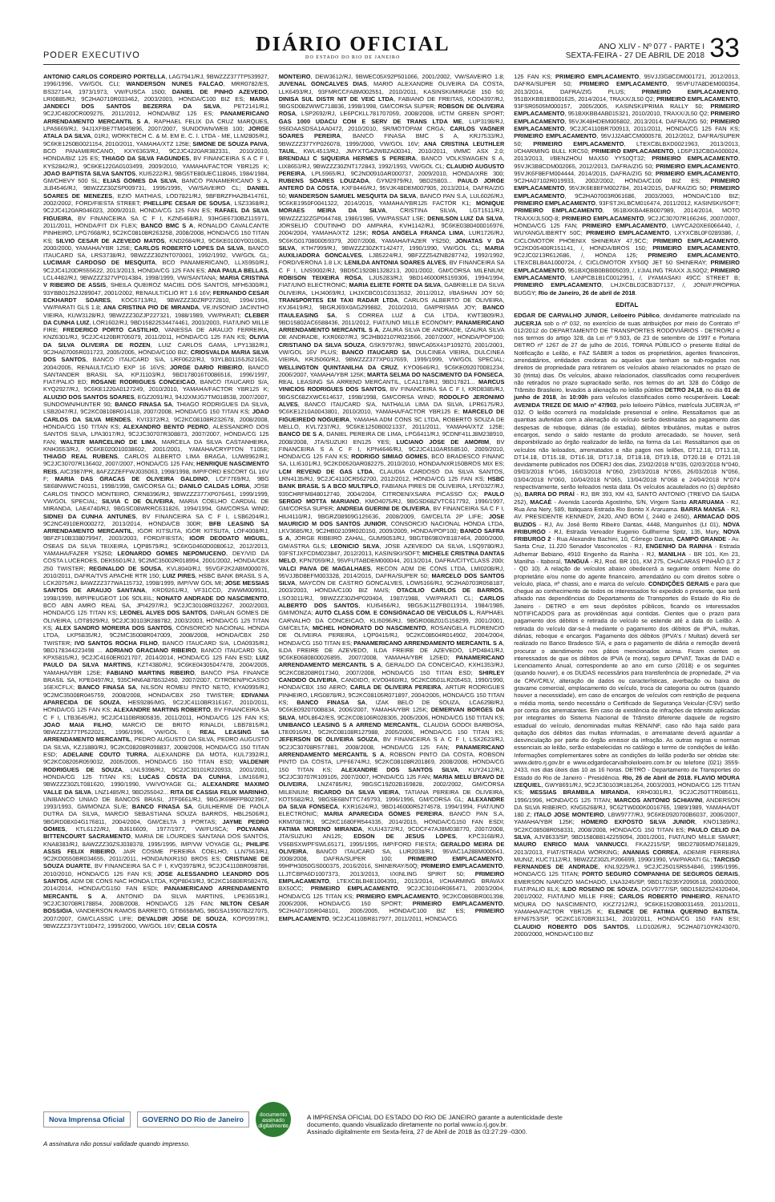PODER EXECUTIVO
DIÁRIO OFICIAL
DO ESTADO DO RIO DE JANEIRO
ANO XLIV - Nº 077 - PARTE I
SEXTA-FEIRA - 27 DE ABRIL DE 2018
33
ANTONIO CARLOS CORDEIRO PORTELLA, LAG7941/RJ, 9BWZZZ377TP539927, 1996/1996, VW/GOL CLI; WANDERSON NUNES FALCAO, MRR0782/ES, BS327144, 1973/1973, VW/FUSCA 1500; DANIEL DE PINHO AZEVEDO, LRI0885/RJ, 9C2HA0710R033462, 2003/2003, HONDA/C100 BIZ ES; MARIA JANDECI DOS SANTOS BEZERRA DA SILVA, PET2141/RJ, 9C2JC4820CR009275, 2011/2012, HONDA/BIZ 125 ES; PANAMERICANO ARRENDAMENTO MERCANTIL S A, RAPHAEL FELIX DA CRUZ MARQUES, LPA5669/RJ, 94J1XFBE7TM049896, 2007/2007, SUNDOWN/WEB 100; JORGE ATALA DA SILVA, 01RJ, WORKTECH C. & M. EM E. C. I. LTDA - ME, LLM2805/RJ, 9C6KE1250B0021154, 2010/2011, YAMAHA/XTZ 125E; SIMONE DE SOUZA PAIVA, BCO PANAMERICANO, KXY6363/RJ, 9C2JC4220AR382331, 2010/2010, HONDA/BIZ 125 ES; THIAGO DA SILVA FAGUNDES, BV FINANCEIRA S A C F I, KYS2842/RJ, 9C6KE1220A0103499, 2009/2010, YAMAHA/FACTOR YBR125 K; JOAO BAPTISTA SILVA SANTOS, KUI5222/RJ, 9BG5TE80UEC118045, 1984/1984, GM/CHEVY 500 SL; ELIAS GOMES DA SILVA, BANCO PANAMERICANO S A, JLB4546/RJ, 9BWZZZ30ZSP009731, 1995/1995, VW/SAVEIRO CL; DANIEL SOARES DE MENEZES, EZIO MATHIAS, LOD7821/RJ, 9BFBRZFHA2B414761, 2002/2002, FORD/FIESTA STREET; PHELLIPE CESAR DE SOUSA, LSZ3368/RJ, 9C2JC4120AR046023, 2009/2010, HONDA/CG 125 FAN ES; RAFAEL DA SILVA FIGUEIRA, BV FINANCEIRA SA C F I, KZN5468/RJ, 93HGE6730BZ115971, 2011/2011, HONDA/FIT DX FLEX; BANCO BMC S A, RONALDO CAVALCANTE PINHEIRO, LPG7668/RJ, 9C2KC08108R263258, 2008/2008, HONDA/CG 150 TITAN KS; SILVIO CESAR DE AZEVEDO MATOS, KND2684/RJ, 9C6KE0100Y0010625, 2000/2000, YAMAHA/YBR 125E; CARLOS ROBERTO LOPES DA SILVA, BANCO ITAUCARD SA, LRS3738/RJ, 9BWZZZ30ZNT070001, 1992/1992, VW/GOL GL; LUCIMAR CARDOSO DE MESQUITA, BCO PANAMERICANO, LLX5950/RJ, 9C2JC4120DR555622, 2013/2013, HONDA/CG 125 FAN ES; ANA PAULA BELLAS, LCL4482/RJ, 9BWZZZ327VP014384, 1998/1999, VW/SANTANA; MARIA CRISTINA V RIBEIRO DE ASSIS, SHEILA QUEIROZ MACIEL DOS SANTOS, MFH5300/RJ, 93YBB01252J289047, 2001/2002, RENAULT/CLIO RT 1.6 16V; FERNANDO CESAR ECKHARDT SOARES, KOC6713/RJ, 9BWZZZ30ZRP272810, 1994/1994, VW/PARATI GLS 1.8; ANA CRISTINA PIO DE MIRANDA, VE.INSONIO JACINTHO VIEIRA, KUW3128/RJ, 9BWZZZ30ZJP227321, 1988/1989, VW/PARATI; CLEBER DA CUNHA LUIZ, LOR1602/RJ, 9BD15822534474461, 2003/2003, FIAT/UNO MILLE FIRE; FREDERICO PORTO CASTILHO, VANESSA DE ARAUJO FERREIRA, KNZ6301/RJ, 9C2JC4120BR705079, 2011/2011, HONDA/CG 125 FAN KS; OLIVIA DA SILVA OLIVEIRA DE ROZEN, LUIZ CARLOS GAMA, LPY1382/RJ, 9C2HA07005R031723, 2005/2005, HONDA/C100 BIZ; CRIOSVALDA MARIA SILVA DOS SANTOS, BANCO ITAUCARD S/A, LRF0622/RJ, 93YLB01155J521626, 2004/2005, RENAULT/CLIO EXP 16 16VS; JORGE DARIO RIBEIRO, BANCO SANTANDER BRASIL SA, KPJ1103/RJ, 9BD178016T0086516, 1996/1997, FIAT/PALIO ED; ROSANE RODRIGUES CONCEICAO, BANCO ITAUCARD S/A, KYQ2927/RJ, 9C6KE1220A0127249, 2010/2010, YAMAHA/FACTOR YBR125 K; ALUIZIO DOS SANTOS SOARES, EGZ2091/RJ, 94J2XMJG7TM018538, 2007/2007, SUNDOWN/HUNTER 90; BANCO FINASA SA, THIAGO RODRIGUES DA SILVA, LSB2047/RJ, 9C2KC08108R014118, 2007/2008, HONDA/CG 150 TITAN KS; JOAO CARLOS DA SILVA MENDES, KVI3372/RJ, 9C2KC08108R232678, 2008/2008, HONDA/CG 150 TITAN KS; ALEXANDRO BENTO PEDRO, ALESSANDRO DOS SANTOS SILVA, LPA3017/RJ, 9C2JC30707R308873, 2007/2007, HONDA/CG 125 FAN; WALTER MARCELINO DE LIMA, MARCELA DA SILVA CASTANHEIRA, KNH3553/RJ, 9C6KE020010038602, 2001/2001, YAMAHA/CRYPTON T105E; THIAGO REAL RUBENS, CARLOS ALBERTO LIMA BRAGA, LUW8962/RJ, 9C2JC30707R136402, 2007/2007, HONDA/CG 125 FAN; HENRIQUE NASCIMENTO REIS, AIC3987/PR, 8AFZZZEFFWJ035063, 1998/1998, IMP/FORD ESCORT GL 16V F; MARIA DAS GRACAS DE OLIVEIRA GALDINO, LCF7769/RJ, 9BG SE68NWWC740151, 1998/1998, GM/CORSA GL; DANILO CALDAS LORIA, JOSE CARLOS TINOCO MONTEIRO, CRN8396/RJ, 9BWZZZ377XP076451, 1999/1999, VW/GOL SPECIAL; SILVIA C DE OLIVEIRA, MARIA COELHO CARDIAL DE MIRANDA, LAE4740/RJ, 9BGSC08WRRC631826, 1994/1994, GM/CORSA WIND; SIDNEI DA CUNHA ANTUNES, BV FINANCEIRA SA C F I, LSB6204/RJ, 9C2NC4910ER000272, 2013/2014, HONDA/CB 300R; BFB LEASING SA ARRENDAMENTO MERCANTIL, IGOR KITSUTA, IGOR KITSUTA, LOF4008/RJ, 9BFZF10B338079947, 2003/2003, FORD/FIESTA; IGOR DEODATO MIGUEL, OSEAS DA SILVA TEIXEIRA, LQP8579/RJ, 9C6KG0460D0080612, 2012/2013, YAMAHA/FAZER YS250; LEONARDO GOMES NEPOMUCENO, DEY/VID DA COSTA LUCERDES, DEK5501/RJ, 9C2MC35002R018994, 2001/2002, HONDA/CBX 250 TWISTER; REGINALDO DE SOUSA, KVL8040/RJ, 95VGF2K2ABM000076, 2010/2011, DAFRA/TVS APACHE RTR 150; LUIZ PIRES, HSBC BANK BRASIL S A, LCK2075/RJ, 8AWZZZ377WA115732, 1998/1999, IMP/VW GOL MI; JOSE MESSIAS SANTOS DE ARAUJO SANTANA, KRD9261/RJ, VF31CCD, ZWWM009931, 1998/1999, IMP/PEUGEOT 106 SOLEIL; NONATO ANDRADE DO NASCIMENTO, BCO ABN AMRO REAL SA, JPI4297/RJ, 9C2JC30108R032267, 2002/2003, HONDA/CG 125 TITAN KS; LEONEL ALVES DOS SANTOS, DARLAN GOMES DE OLIVEIRA, LOT8929/RJ, 9C2JC30103R288782, 2003/2003, HONDA/CG 125 TITAN KS; ALEX SANDRO MOREIRA DOS SANTOS, CONSORCIO NACIONAL HONDA LTDA, LKP5835/RJ, 9C2MC35008R047009, 2008/2008, HONDA/CBX 250 TWISTER; IVO SANTOS ROCHA FILHO, BANCO ITAUCARD S/A, LOA0935/RJ, 9BD178344223498 ... ADRIANO GRACIANO RIBEIRO, BANCO ITAUCARD S/A, KPX5815/RJ, 9C2JC4160ER021707, 2014/2014, HONDA/CG 125 FAN ESD; LUIZ PAULO DA SILVA MARTINS, KZT4380/RJ, 9C6KE04305047478, 2004/2005, YAMAHA/YBR 125E; FABIANO MARTINS RIBEIRO, BANCO PSA FINANCE BRASIL SA, KPE0497/RJ, 935CHN6A87B532450, 2007/2007, CITROEN/PICASSO 16EXCFLX; BANCO FINASA SA, NILSON ROMEU PINTO NETO, KYA0995/RJ, 9C2MC35008R045759, 2008/2008, HONDA/CBX 250 TWISTER; EDIVANIA APARECIDA DE SOUZA, HES9286/MG, 9C2JC4110BR316167, 2010/2011, HONDA/CG 125 FAN KS; ALEXANDRE MARTINS ROBERTO, BV FINANCEIRA SA C F I, LTB3645/RJ, 9C2JC4110BR805835, 2011/2011, HONDA/CG 125 FAN KS; JOAO MAIA FILHO, MARCIO DE BRITO RINALDI, LBB7815/RJ, 9BWZZZ377TP522021, 1996/1996, VW/GOL I; REAL LEASING SA ARRENDAMENTO MERCANTIL, PEDRO AUGUSTO DA SILVA, PEDRO AUGUSTO DA SILVA, KZJ1880/RJ, 9C2KC08208R098837, 2008/2008, HONDA/CG 150 TITAN ESD; ADELAINE COUTO TURRA, ALEXANDRE DA MOTA, KUL7392/RJ, 9C2KC08205R059032, 2005/2005, HONDA/CG 150 TITAN ESD; VALDENIR RODRIGUES DE SOUZA, LNL9398/RJ, 9C2JC30101R220933, 2001/2001, HONDA/CG 125 TITAN KS; LUCAS COSTA DA CUNHA, LIM166/RJ, 9BWZZZ30ZLT081620, 1990/1990, VW/VOYAGE GL; ALEXANDRE MAXIMO VALLE DA SILVA, LNZ1485/RJ, 9BD255042... RITA DE CASSIA FELIX MARINHO, UNIBANCO UNIAO DE BANCOS BRASI, JTF0661/RJ, 9BGJK69RFPB023967, 1993/1993, GM/MONZA SL/E; BANCO FINASA SA, GUILHERME DE PAOLA DUTRA DA SILVA, MARCIO SEBASTIANA SOUZA BARROS, HBL2506/RJ, 9BGRD08X04G176811, 2004/2004, GM/CELTA 3 PORTAS; JAYME PEDRO GOMES, KTL6122/RJ, BJ616609, 1977/1977, VW/FUSCA; POLYANNA BITTENCOURT SACRAMENTO, MARIA DE LOURDES SANTANA DOS SANTOS, KNA8383/RJ, 8AWZZZ30ZSJ038378, 1995/1995, IMP/VW VOYAGE GL; PHILIPE ASSIS FELIX RIBEIRO, JAIR COSME PEREIRA COELHO, LLN7563/RJ, 9C2KD0550BR034655, 2011/2011, HONDA/NXR150 BROS ES; CRISTIANE DE SOUZA DUARTE, BV FINANCEIRA SA C F I, KVQ3978/RJ, 9C2JC4110BR098786, 2010/2010, HONDA/CG 125 FAN KS; JOSE ALESSANDRO LEANDRO DOS SANTOS, ADM DE CONS NAC HONDA LTDA, KQP8043/RJ, 9C2KC1680ER582476, 2014/2014, HONDA/CG150 FAN ESDI; PANAMERICANO ARRENDAMENTO MERCANTIL S A, ANTONIO DA SILVA MARTINS, LPE3653/RJ, 9C2JC30708R178854, 2008/2008, HONDA/CG 125 FAN; NILTON CESAR BOSSIGIA, VANDERSON RAMOS BARRETO, GTI5658/MG, 9BGSA19907B227075, 2007/2007, GM/CLASSIC LIFE; DEVALDIR JOSE DE SOUZA, KOP0997/RJ, 9BWZZZ373YT100472, 1999/2000, VW/GOL 16V; CELIA COSTA
MONTEIRO, DEW3612/RJ, 9BWEC05X92P501066, 2001/2002, VW/SAVEIRO 1.8; JUVENAL GONCALVES DIAS, MARIO ALEXANDRE OLIVEIRA DA COSTA, LLK6493/RJ, 93FMRCCFABM002551, 2010/2011, KASINSKI/MIRAGE 150 50; DINISA SUL DISTR NIT DE VEIC LTDA, FABIANO DE FREITAS, KOD4397/RJ, 9BGSD08ZWWC718836, 1998/1998, GM/CORSA SUPER; ROBSON DE OLIVEIRA ROSA, LSP2692/RJ, LE6PCKLL781707059, 2008/2008, I/CTM GREEN SPORT; GAS 1000 UDACU COM E SERV DE TRANS LTDA ME, LUP3198/RJ, 9S6DAASDSA1AA0472, 2010/2010, SR/MOTOPAM CRGA; CARLOS VAGNER SOARES PEREIRA, BANCO FINASA BMC S A, KRJ7533/RJ, 9BWZZZ377YP026078, 1999/2000, VW/GOL 16V; ANA CRISTINA LEUTHLER TAUIL, KWL4513/RJ, JMYXTGA2WBZA00341, 2010/2011, I/MMC ASX 2.0; BRENDALI C SIQUEIRA HERMES S PEREIRA, BANCO VOLKSWAGEN S A, LIX8653/RJ, 9BWZZZ30ZNT172843, 1992/1993, VW/GOL CL; CLAUDIO AUGUSTO PEREIRA, LPL5965/RJ, 9C2ND0910AR000737, 2009/2010, HONDA/XRE 300; RUBENS SOARES LOUZADA, GYM2979/RJ, 9BD25803... PAULO JORGE ANTERO DA COSTA, KXF8446/RJ, 95VJK48DEM007905, 2013/2014, DAFRA/ZIG 50; WANDERSON SAMUEL MESQUITA DA SILVA, BANCO PAN S.A, LUL6026/RJ, 9C6KE1950F0041322, 2014/2015, YAMAHA/YBR125 FACTOR K1; MONIQUE MORAES MEIRA DA SILVA, CRISTINA SILVA, LGT1511/RJ, 9BWZZZ32ZGP044748, 1986/1986, VW/PASSAT LSE; DENILSON LUIZ DA SILVA, JORSELIO COUTINHO DO AMPARA, KVH1142/RJ, 9C6KE0380400016976, 2004/2004, YAMAHA/XTZ 125K; ROSA ANGELA FRANCA LIMA, LUR1726/RJ, 9C6KG0170800059379, 2007/2008, YAMAHA/FAZER YS250; JONATAS V DA SILVA, KTH7999/RJ, 9BWZZZ30ZKT142477, 1990/1990, VW/GOL CL; MARIA AUXILIADORA GONCALVES, LJB5224/RJ, 9BFZZZ54ZNB287742, 1992/1992, FORD/VERONA 1.8 LX; LENILDA ANTONIA SOARES ALVES, BV FINANCEIRA SA C F I, LNS9002/RJ, 9BD5C1920B1328213, 2001/2002, GM/CORSA MILENIUM; ROBISON TEIXEIRA ROSA, LJU5283/RJ, 9BD146000R5159306, 1994/1994, FIAT/UNO ELECTRONIC; MARIA ELIETE FORTE DA SILVA, GABRIELLE DA SILVA OLIVEIRA, LHJ4069/RJ, LHJXCBC01C0313532, 2011/2012, I/BASHAN JOY 50; TRANSPORTES EM TAXI RADAR LTDA, CARLOS ALBERTO DE OLIVEIRA, KVJ6419/RJ, 9BGRJ69X0AG299882, 2010/2010, GM/PRISMA JOY; BANCO ITAULEASING SA, S CORREA LUZ & CIA LTDA, KWT3809/RJ, 9BD15802AC6588436, 2011/2012, FIAT/UNO MILLE ECONOMY; PANAMERICANO ARRENDAMENTO MERCANTIL S A, ZAURA SILVA DE ANDRADE, IZAURA SILVA DE ANDRADE, KXR0607/RJ, 9C2HB02107R023566, 2007/2007, HONDA/POP100; CRISTIANO DA SILVA SOUZA, GSK9797/RJ, 9BWCA05X41P109270, 2001/2001, VW/GOL 16V PLUS; BANCO ITAUCARD SA, DULCINEA VIEIRA, DULCINEA VIEIRA, KRJ5060/RJ, 9BWZZZ377XP017659, 1999/1999, VW/GOL SPECIAL; WELLINGTON QUINTANILHA DA CRUZ, KYO0646/RJ, 9C6KE092070081234, 2006/2007, YAMAHA/YBR 125K; MARTA SELMA DO NASCIMENTO DA FONSECA, REAL LEASING SA ARREND MERCANTIL, LCA1178/RJ, 9BD17821... MARCUS VINICIOS RODRIGUES DOS SANTOS, BV FINANCEIRA SA C F I, KRD8385/RJ, 9BGSC68ZXWC614637, 1998/1998, GM/CORSA WIND; RODOLFO JERONIMO ALVES, BANCO ITAUCARD S/A, NATHALIA LIMA DA SILVA, LPR6175/RJ, 9C6KE1210A0043801, 2010/2010, YAMAHA/FACTOR YBR125 E; MARCELO DE FIGUEIREDO NOGUEIRA, YAMAHA ADM CONS SC LTDA, ROBERTO SOUZA DE MELLO, KVL7237/RJ, 9C6KE1250B0021337, 2011/2011, YAMAHA/XTZ 125E; BANCO DE S A, DANIEL PEREIRA DE LIMA, LPG6411/RJ, 9CDNF41LJ8M238910, 2008/2008, JTA/SUZUKI EN125 YES; LUCIANO JOSE DE AMORIM, BV FINANCEIRA S A C F I, KPN4646/RJ, 9C2JC4110AR558510, 2009/2010, HONDA/CG 125 FAN KS; RODRIGO SIMIAO GOMES, BCO BRADESCO FINANC SA, LLI6101/RJ, 9C2KD0520AR082275, 2010/2010, HONDA/NXR150BROS MIX ES; LCM REVEND DE GAS LTDA, CLAUDIA CARDOSO DA SILVA SANTOS, LRN4135/RJ, 9C2JC4110CR562700, 2012/2012, HONDA/CG 125 FAN KS; HSBC BANK BRASIL S A BCO MULTIPLO, FABIANA PIRES DE OLIVEIRA, LRY0327/RJ, 935CHRFM848012740, 2004/2004, CITROEN/XSARA PICASSO GX; PAULO SERGIO MOTTA MARIANO, KMO4075/RJ, 9BGSD68ZVTC617792, 1996/1997, GM/CORSA SUPER; ANDREIA GUERINI DE OLIVEIRA, BV FINANCEIRA SA C F I, HIU4110/RJ, 9BGRZ08909G125636, 2008/2009, GM/CELTA 2P LIFE; JOSE MAURICIO M DOS SANTOS JUNIOR, CONSORCIO NACIONAL HONDA LTDA, LKV3685/RJ, 9C2HB02109R020150, 2009/2009, HONDA/POP100; BANCO SAFRA S A, JORGE RIBEIRO ZAHAL, GUM9053/RJ, 9BGTB69E0YB187464, 2000/2000, GM/ASTRA GLS; LEONICIO SILVA, JOSE AZEVEDO DA SILVA, LSQ9780/RJ, 93FSTJXFCDM023847, 2012/2013, KASINSKI/SOFT; MICHELE CRISTINA DANTAS MELO, KPN7059/RJ, 95VFUTABDEM000044, 2013/2014, DAFRA/CITYCLASS 200i; VALCI PAIVA DE MAGALHAES, RECON ADM DE CONS LTDA, LMI0208/RJ, 95VJJBD8EFM003328, 2014/2015, DAFRA/SUPER 50; MARCELO DOS SANTOS SILVA, MAYCON DE CASTRO GONCALVES, LOW5166/RJ, 9C2HA0703R058187, 2003/2003, HONDA/C100 BIZ MAIS; OTACILIO CARLOS DE BARROS, LSO3011/RJ, 9BWZZZ30ZHP020404, 1987/1988, VW/PARATI CL; CARLOS ALBERTO DOS SANTOS, KUI5456/RJ, 9BG5JK11ZFB011914, 1984/1985, GM/MONZA; AUTO CLASS COM. E CONSIGNACAO DE VEICULOS L, RAPHAEL CARVALHO DA CONCEICAO, KLI5096/RJ, 9BGRD08Z01G158299, 2001/2001, GM/CELTA; MICHEL HONORATO DO NASCIMENTO, ROSANGELA FLORENCIO DE OLIVEIRA PEREIRA, LQP0415/RJ, 9C2KC08504R014902, 2004/2004, HONDA/CG 150 TITAN ES; PANAMERICANO ARRENDAMENTO MERCANTIL S A, ILDA FREIRE DE AZEVEDO, ILDA FREIRE DE AZEVEDO, LPD4841/RJ, 9C6KE0680800026895, 2007/2008, YAMAHA/YBR 125ED; PANAMERICANO ARRENDAMENTO MERCANTIL S A, GERALDO DA CONCEICAO, KXH1353/RJ, 9C2KC08208R017340, 2007/2008, HONDA/CG 150 TITAN ESD; SHIRLEY CANDIDO OLIVEIRA, CANDIDO, KVO0460/RJ, 9C2KC0501LR205453, 1990/1990, HONDA/CBX 150 AERO; CARLA DE OLIVEIRA PEREIRA, ARTUR RODRIGUES PINHEIRO, LRG0878/RJ, 9C2KC08105R071897, 2004/2005, HONDA/CG 150 TITAN KS; BANCO FINASA SA, IZAK BELO DE SOUZA, LCA6298/RJ, 9C6KE0920700B834, 2006/2007, YAMAHA/YBR 125K; DEMERVAN BORGES DA SILVA, MOL8642/ES, 9C2KC08106R028305, 2005/2006, HONDA/CG 150 TITAN KS; UNIBANCO LEASING S A ARREND MERCANTIL, CLAUDIA GODOI BARBOSA, LTE0916/RJ, 9C2KC08108R127988, 2005/2006, HONDA/CG 150 TITAN KS; JEFERSON DE OLIVEIRA SOUZA, BV FINANCEIRA S A C F I, LSX2623/RJ, 9C2JC30708R577881, 2008/2008, HONDA/CG 125 FAN; PANAMERICANO ARRENDAMENTO MERCANTIL S A, ROBSON PINTO DA COSTA, ROBSON PINTO DA COSTA, LPF6674/RJ, 9C2KC08108R201869, 2008/2008, HONDA/CG 150 TITAN KS; ALEXANDRE DOS SANTOS SILVA, KUY2412/RJ, 9C2JC30707R109105, 2007/2007, HONDA/CG 125 FAN; MARIA MELU BRAVO DE OLIVEIRA, LNZ4785/RJ, 9BGSC19Z02B169828, 2002/2002, GM/CORSA MILENIUM; RICARDO DA SILVA VIEIRA, TATIANA PEREIRA DE OLIVEIRA, KOT5582/RJ, 9BGSE68NTTC749793, 1996/1996, GM/CORSA GL; ALEXANDRE DA SILVA FONSECA, KXR1624/RJ, 9BD146000R5274578, 1994/1994, FIAT/UNO ELECTRONIC; MARIA APARECIDA GOMES PEREIRA, BANCO PAN S.A, KRM7087/RJ, 9C2KC1680FR544335, 2014/2015, HONDA/CG150 FAN ESDI; FATIMA MORENO MIRANDA, KUU4372/RJ, 9CDCF47AJ8M038770, 2007/2008, JTA/SUZUKI AN125; EDSON DE JESUS LOPES, KPC3168/RJ, VS6BSXWPFSWL65171, 1995/1995, IMP/FORD FIESTA; GERALDO MEIRA DE OLIVEIRA, BANCO ITAUCARD SA, LUR2038/RJ, 95VAC1A288M000541, 2008/2008, DAFRA/SUPER 100; PRIMEIRO EMPLACAMENTO, 99HPH3050GS000375, 2016/2016, SHINERAY/50Q; PRIMEIRO EMPLACAMENTO, LLJTCBPA6D1007373, 2013/2013, I/XINLING SPIRIT 50; PRIMEIRO EMPLACAMENTO, LTEXCBLB4E1004391, 2013/2014, I/CHARMING BRAVAX BX50CC; PRIMEIRO EMPLACAMENTO, 9C2JC30104R065471, 2003/2004, HONDA/CG 125 TITAN KS; PRIMEIRO EMPLACAMENTO, 9C2KC0860BR001398, 2006/2006, HONDA/CG 150 SPORT; PRIMEIRO EMPLACAMENTO, 9C2HA07105R048101, 2005/2005, HONDA/C100 BIZ ES; PRIMEIRO EMPLACAMENTO, 9C2JC4110BR817977, 2011/2011, HONDA/CG
125 FAN KS; PRIMEIRO EMPLACAMENTO, 95VJJ3G8CDM001721, 2012/2013, DAFRA/SUPER 50; PRIMEIRO EMPLACAMENTO, 95VFU7A8DEM000354, 2013/2014, DAFRA/ZIG PLUS; PRIMEIRO EMPLACAMENTO, 951BXKBB1EB001625, 2014/2014, TRAXX/JL50 Q2; PRIMEIRO EMPLACAMENTO, 93FSR0505M000157, 2005/2005, KASINSKI/PRIMA RALLY 50; PRIMEIRO EMPLACAMENTO, 951BXKBB4AB015321, 2010/2010, TRAXX/JL50 Q2; PRIMEIRO EMPLACAMENTO, 95VJK48HDEM005802, 2013/2014, DAFRA/ZIG 50; PRIMEIRO EMPLACAMENTO, 9C2JC4110BR700913, 2011/2011, HONDA/CG 125 FAN KS; PRIMEIRO EMPLACAMENTO, 95VJJ2A8CCM000578, 2012/2012, DAFRA/SUPER 50; PRIMEIRO EMPLACAMENTO, LTEXCBLBXD0021963, 2013/2013, I/CHARMING BULL KRC50; PRIMEIRO EMPLACAMENTO, LD5PJ32CBDA000024, 2013/2013, I/BENZHOU MAX50 YY50QT32; PRIMEIRO EMPLACAMENTO, 95VJK3B8CDM002065, 2012/2013, DAFRA/ZIG 50; PRIMEIRO EMPLACAMENTO, 95VJK6F8EFM004444, 2014/2015, DAFRA/ZIG 50; PRIMEIRO EMPLACAMENTO, 9C2HA07102R019933, 2002/2002, HONDA/C100 BIZ ES; PRIMEIRO EMPLACAMENTO, 95VJK6E8EFM002784, 2014/2015, DAFRA/ZIG 50; PRIMEIRO EMPLACAMENTO, 9C2HA07003R061686, 2003/2003, HONDA/C100 BIZ; PRIMEIRO EMPLACAMENTO, 93FSTJXLBCM016474, 2011/2012, KASINSKI/SOFT; PRIMEIRO EMPLACAMENTO, 951BXKBA4EB007989, 2014/2014, MOTO TRAXX/JL50Q-8; PRIMEIRO EMPLACAMENTO, 9C2JC30707R166246, 2007/2007, HONDA/CG 125 FAN; PRIMEIRO EMPLACAMENTO, LWYCA20XE6066440, /, WUYANG/LIBERTY 50C; PRIMEIRO EMPLACAMENTO, LXYXCBL0F0289386, /, CICLOMOTOR PHOENIX SHINERAY 47,9CC; PRIMEIRO EMPLACAMENTO, 9C2KD05400R151141, /, HONDA/BROS 150; PRIMEIRO EMPLACAMENTO, 9C2JC0213R612686, /, HONDA 125; PRIMEIRO EMPLACAMENTO, LTEXCBLB4A1000724, /, CICLOMOTOR XY50Q JET 50 SHINERAY; PRIMEIRO EMPLACAMENTO, 951BXQBB0BB005039, /, I/JIALING TRAXX JL50Q2; PRIMEIRO EMPLACAMENTO, LANPCB1B1C0012951, /, I/YAMASAKI 49CC STREET B; PRIMEIRO EMPLACAMENTO, LHJXCBLD3CB3D7137, /, JONI/F.PROPRIA BUGGY; Rio de Janeiro, 26 de abril de 2018.
EDITAL
EDGAR DE CARVALHO JUNIOR, Leiloeiro Público, devidamente matriculado na JUCERJA sob o nº 032, no exercício de suas atribuições por meio do Contrato nº 012/2012 do DEPARTAMENTO DE TRANSPORTES RODOVIÁRIOS - DETRO/RJ e nos termos do artigo 328, da Lei nº 9.503, de 23 de setembro de 1997 e Portaria DETRO nº 1267 de 27 de julho de 2016, TORNA PÚBLICO o presente Edital de Notificação e Leilão, e FAZ SABER a todos os proprietários, agentes financeiros, arrendatários, entidades credoras ou aqueles que tenham se sub-rogados nos direitos de propriedade para retirarem os veículos abaixo relacionados no prazo de 30 (trinta) dias. Os veículos, abaixo relacionados, classificados como recuperáveis não retirados no prazo supracitado serão, nos termos do art. 328 do Código de Trânsito Brasileiro, levados a alienação no leilão público DETRO 24,18, no dia 01 de junho de 2018, às 10:00h para veículos classificados como recuperáveis. Local: AVENIDA TREZE DE MAIO nº 47/903, pelo leiloeiro Público, matrícula JUCERJA, nº 032. O leilão ocorrerá na modalidade presencial e online. Ressaltamos que as quantias auferidas com a alienação do veículo serão destinadas ao pagamento das despesas de reboque, diárias (de estadia), débitos tributários, multas e outros encargos, sendo o saldo restante do produto arrecadado, se houver, será disponibilizado ao órgão realizador do leilão, na forma da Lei. Ressaltamos que os veículos não leiloados, arrematados e não pagos nos leilões, DT12.18, DT13.18, DT14.18, DT15.18, DT16.18, DT17.18, DT18.18, DT19.18, DT20.18 e DT21.18 devidamente publicados nos DOERJ dos dias, 23/02/2018 N°035, 02/03/2018 N°040, 09/03/2018 N°045, 16/03/2018 N°050, 23/03/2018 N°055, 26/03/2018 N°056, 03/04/2018 N°060, 10/04/2018 N°065, 13/04/2018 N°068 e 24/04/2018 N°074 respectivamente, serão leiloados nesta data. Os veículos acautelados no (s) depósito (s), BARRA DO PIRAÍ - RJ, BR 393, KM 43, SANTO ANTONIO (TREVO DA SAIDA 252), MACAÉ - Avenida Lacerda Agostinho, S/N, Virgem Santa ARARUAMA - RJ, Rua Ana Nery, 589, Itatiquara Estrada Rio Bonito X Araruama. BARRA MANSA - RJ, AV. PRESIDENTE KENNEDY, 2420, ANO BOM (, 2440 e 2450), ARMACAO DOS BUZIOS - RJ, Av. José Bento Ribeiro Dantas, 4448, Manguinhos (Lt 01), NOVA FRIBURGO - RJ, Estrada Vereador Eugenio Gullherme Spitz, 135, Mury, NOVA FRIBURGO 2 - Rua Alexandre Bachini, 10, Córrego Dantas, CAMPO GRANDE - Av. Santa Cruz, 11.220 Senador Vasconcelos - RJ, ENGENHO DA RAINHA - Estrada Adhemar Bebiano, 4910 Engenho da Rainha - RJ, MANILHA - BR 101, Km 23, Manilha - Itaboraí, TANGUÁ - RJ, Rod. BR 101, KM 275, CHACARAS PINHÃO (LT 2 - QD 10). A relação de veículos abaixo obedecerá a seguinte ordem: Nome do proprietário e/ou nome do agente financeiro, arrendatário ou com direitos sobre o veículo, placa, nº chassi, ano e marca do veículo. CONDIÇÕES GERAIS e para que chegue ao conhecimento de todos os interessados foi expedido o presente, que será afixado nas dependências do Departamento de Transportes do Estado do Rio de Janeiro - DETRO e em seus depósitos públicos, ficando os interessados NOTIFICADOS para as providências aqui contidas. Cientes que o prazo para pagamento dos débitos e retirada do veículo se estende até a data do Leilão. A retirada do veículo dar-se-á mediante o pagamento dos débitos de IPVA, multas, diárias, reboque e encargos. Pagamento dos débitos (IPVA's / Multas) deverá ser realizado no Banco Bradesco S/A, e para o pagamento de diária e remoção deverá procurar o atendimento nos pátios mencionados acima. Ficam cientes os interessados de que os débitos de IPVA (e mora), seguro DPVAT, Taxas de DAD e Licenciamento Anual, correspondente ao ano em curso (2018) e os seguintes (quando houver), e os DUDAS necessários para transferência de propriedade, 2ª via de CRV/CRLV, alteração de dados ou características, averbação ou baixa de gravame comercial, emplacamento do veículo, troca de categoria ou outros (quando houver a necessidade), em caso de encargos de veículos com restrição de pequena e média monta, sendo necessário o Certificado de Segurança Veicular-(CSV) serão por conta dos arrematantes. Em caso de existência de infrações de trânsito aplicadas por integrantes do Sistema Nacional de Trânsito diferente daquele de registro estadual do veículo, denominadas multas RENAINF, caso não haja saldo para quitação dos débitos das multas informadas, o arrematante deverá aguardar a desvinculação por parte do órgão emissor da infração. As outras regras e normas essenciais ao leilão, serão estabelecidas no catálogo e termo de condições de leilão. Informações complementares sobre as condições do leilão poderão ser obtidas site: www.detro.rj.gov.br e www.edgardecarvalholeiloeiro.com.br ou telefone (021) 3559-2433, nos dias úteis das 10 as 16 horas. DETRO - Departamento de Transportes do Estado do Rio de Janeiro - Presidência. Rio, 26 de Abril de 2018. FLAVIO MOURA IZEQUIEL, GWY8691/RJ, 9C2JC30103R181264, 2003/2003, HONDA/CG 125 TITAN KS; MESSIAS BRAMBILA MIRANDA, KRH0301/RJ, 9C2JC250TTR085611, 1996/1996, HONDA/CG 125 TITAN; MARCOS ANTONIO SCHIAVINI, ANDERSON DA SILVA RIBEIRO, KNG5268/RJ, 9C62TW000K0016765, 1989/1989, YAMAHA/DT 180 Z; ITALO JOSE MONTEIRO, LBW9777/RJ, 9C6KE0920700B6037, 2006/2007, YAMAHA/YBR 125K; HOMERO EXPOSTO SILVA JUNIOR, KNO1389/RJ, 9C2KC08508R058331, 2008/2008, HONDA/CG 150 TITAN ES; PAULO CELIO DA SILVA, AJV8633/SP, 9BD158088142259094, 2001/2001, FIAT/UNO MILLE SMART; MAURO ENRICO MAIA VANNUCCI, FKA2215/SP, 9BD27805MD7681829, 2013/2013, FIAT/STRADA WORKING; ANANIAS CORREA, ADEMIR FERREIRA MUNIZ, KUC7112/RJ, 9BWZZZ30ZLP206699, 1990/1990, VW/PARATI GL; TARCISO FERNANDES DE ANDRADE, KNL9229/RJ, 9C2JC2501SR554846, 1995/1995, HONDA/CG 125 TITAN; PORTO SEGURO COMPANHIA DE SEGUROS GERAIS, EMERSON NARCIZO MACHADO, LNA3245/SP, 9BD178235Y2090518, 2000/2000, FIAT/PALIO ELX; ILDO ROSENO DE SOUZA, DGV9777/SP, 9BD15822524320404, 2001/2002, FIAT/UNO MILLE FIRE; CARLOS ROBERTO PINHEIRO, RENATO MOURA DO NASCIMENTO, KKZ7212/RJ, 9C6KE1520B0031459, 2011/2011, YAMAHA/FACTOR YBR125 K; ELENICE DE FATIMA QUERINO BATISTA, EFN6753/SP, 9C2KC1670BR311341, 2010/2011, HONDA/CG 150 FAN ESI; CLAUDIO ROBERTO DOS SANTOS, LLD1026/RJ, 9C2HA0710YR243070, 2000/2000, HONDA/C100 BIZ
Nova Imprensa Oficial GOVERNO DO Rio de Janeiro
documento assinado digitalmente
A assinatura não possui validade quando impresso.
A IMPRENSA OFICIAL DO ESTADO DO RIO DE JANEIRO garante a autenticidade deste
documento, quando visualizado diretamente no portal www.io.rj.gov.br.
Assinado digitalmente em Sexta-feira, 27 de Abril de 2018 às 03:27:29 -0300.